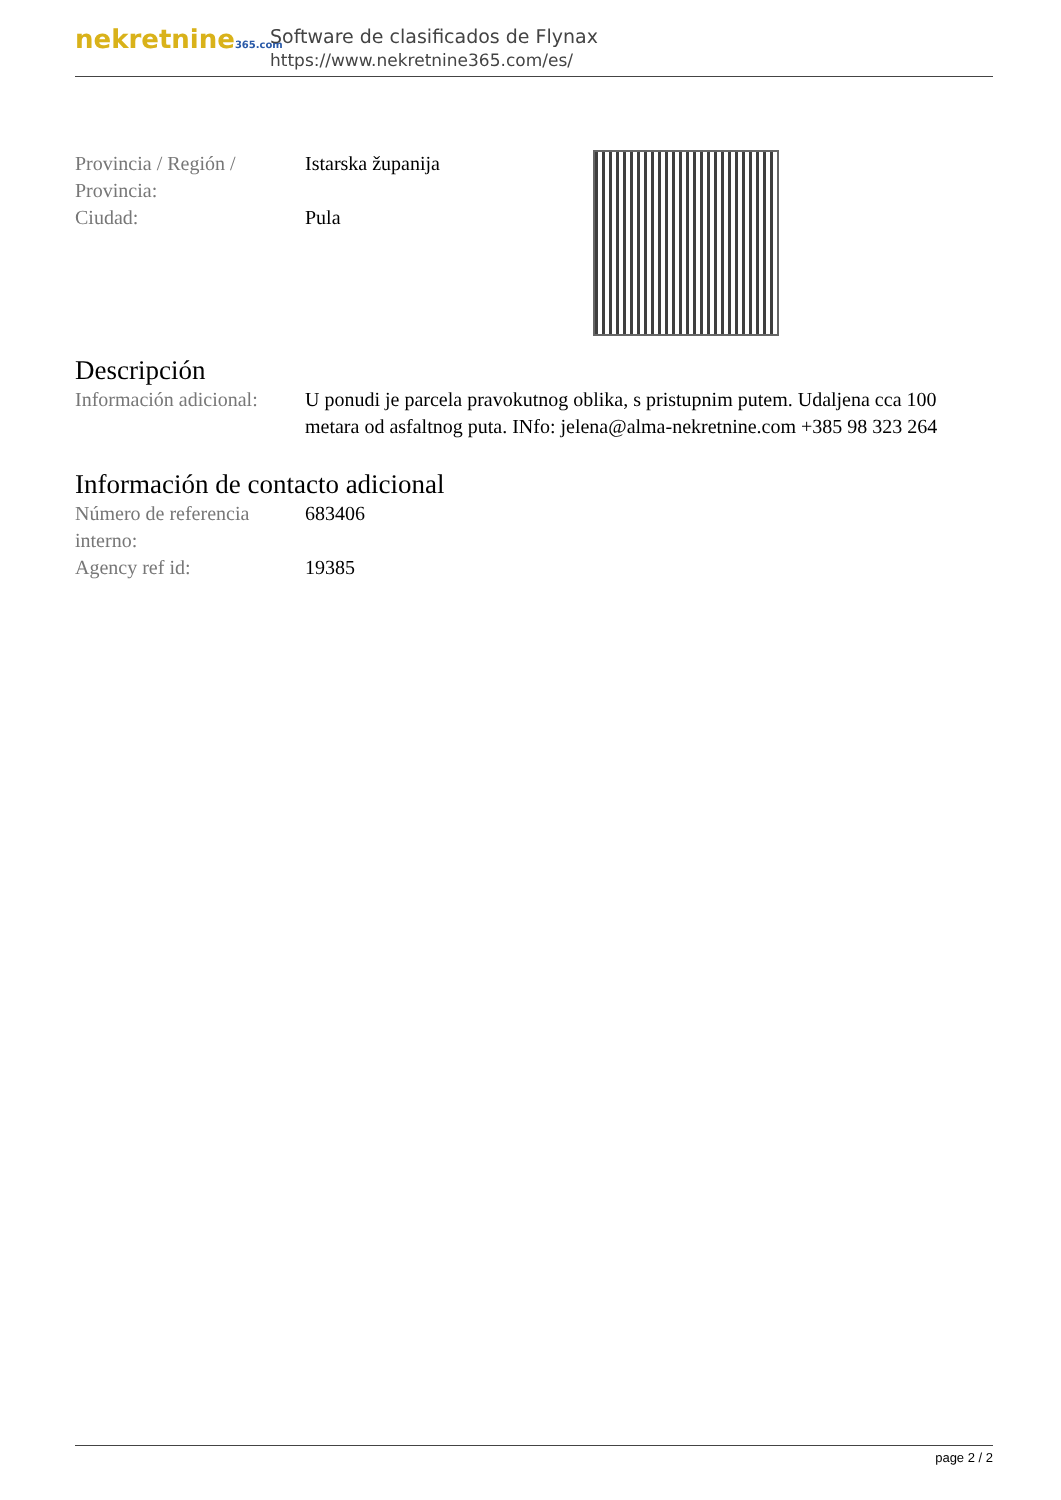nekretnine365.com
Software de clasificados de Flynax
https://www.nekretnine365.com/es/
| Provincia / Región / Provincia: | Istarska županija |
| Ciudad: | Pula |
Descripción
| Información adicional: | U ponudi je parcela pravokutnog oblika, s pristupnim putem. Udaljena cca 100 metara od asfaltnog puta. INfo: jelena@alma-nekretnine.com +385 98 323 264 |
Información de contacto adicional
| Número de referencia interno: | 683406 |
| Agency ref id: | 19385 |
page 2 / 2